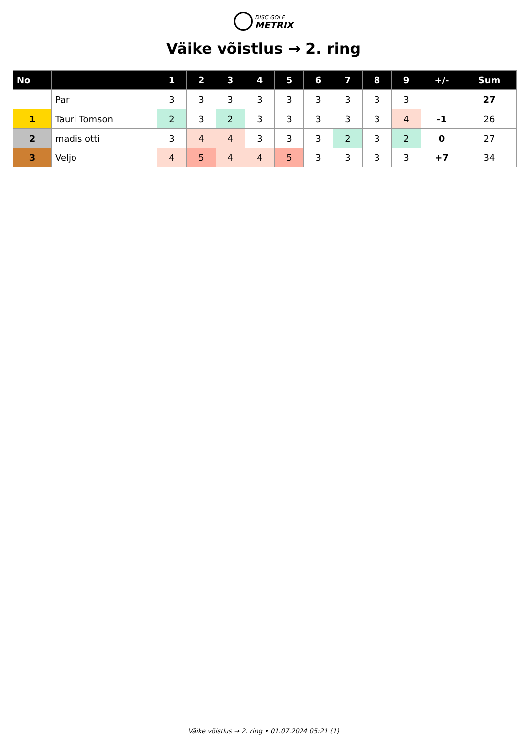DISC GOLF
METRIX
Väike võistlus → 2. ring
| No | | 1 | 2 | 3 | 4 | 5 | 6 | 7 | 8 | 9 | +/- | Sum |
| --- | --- | --- | --- | --- | --- | --- | --- | --- | --- | --- | --- | --- |
| | Par | 3 | 3 | 3 | 3 | 3 | 3 | 3 | 3 | 3 | | 27 |
| 1 | Tauri Tomson | 2 | 3 | 2 | 3 | 3 | 3 | 3 | 3 | 4 | -1 | 26 |
| 2 | madis otti | 3 | 4 | 4 | 3 | 3 | 3 | 2 | 3 | 2 | 0 | 27 |
| 3 | Veljo | 4 | 5 | 4 | 4 | 5 | 3 | 3 | 3 | 3 | +7 | 34 |
Väike võistlus → 2. ring • 01.07.2024 05:21 (1)